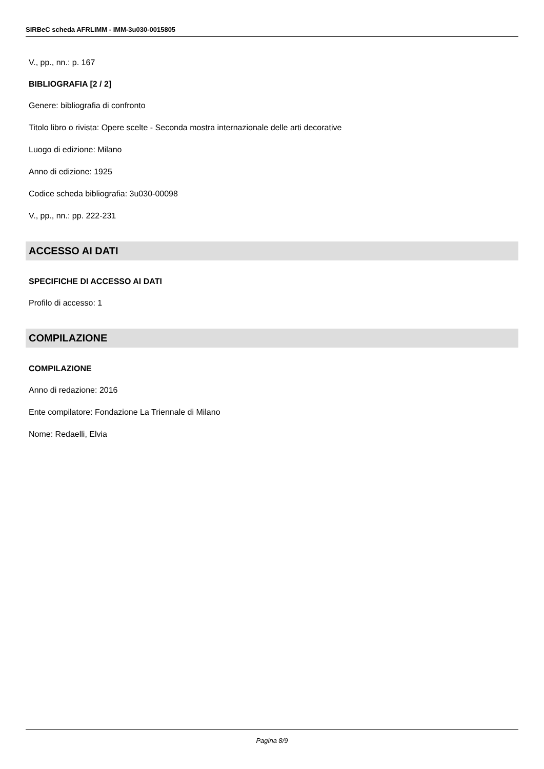SIRBeC scheda AFRLIMM - IMM-3u030-0015805
V., pp., nn.: p. 167
BIBLIOGRAFIA [2 / 2]
Genere: bibliografia di confronto
Titolo libro o rivista: Opere scelte - Seconda mostra internazionale delle arti decorative
Luogo di edizione: Milano
Anno di edizione: 1925
Codice scheda bibliografia: 3u030-00098
V., pp., nn.: pp. 222-231
ACCESSO AI DATI
SPECIFICHE DI ACCESSO AI DATI
Profilo di accesso: 1
COMPILAZIONE
COMPILAZIONE
Anno di redazione: 2016
Ente compilatore: Fondazione La Triennale di Milano
Nome: Redaelli, Elvia
Pagina 8/9